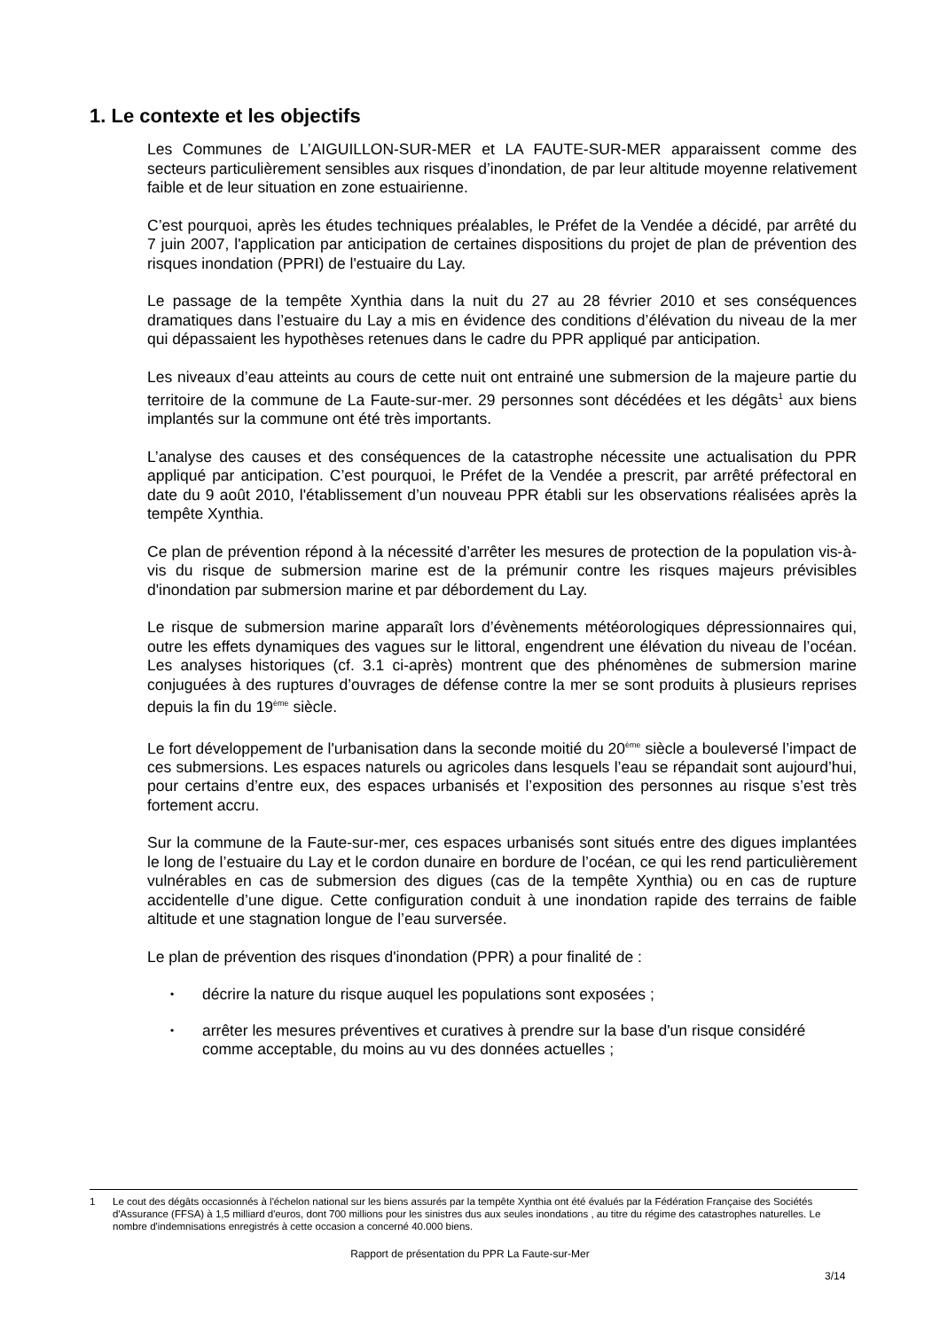1. Le contexte et les objectifs
Les Communes de L’AIGUILLON-SUR-MER et LA FAUTE-SUR-MER apparaissent comme des secteurs particulièrement sensibles aux risques d’inondation, de par leur altitude moyenne relativement faible et de leur situation en zone estuairienne.
C’est pourquoi, après les études techniques préalables, le Préfet de la Vendée a décidé, par arrêté du 7 juin 2007, l'application par anticipation de certaines dispositions du projet de plan de prévention des risques inondation (PPRI) de l'estuaire du Lay.
Le passage de la tempête Xynthia dans la nuit du 27 au 28 février 2010 et ses conséquences dramatiques dans l’estuaire du Lay a mis en évidence des conditions d’élévation du niveau de la mer qui dépassaient les hypothèses retenues dans le cadre du PPR appliqué par anticipation.
Les niveaux d’eau atteints au cours de cette nuit ont entrainé une submersion de la majeure partie du territoire de la commune de La Faute-sur-mer. 29 personnes sont décédées et les dégâts<sup>1</sup> aux biens implantés sur la commune ont été très importants.
L’analyse des causes et des conséquences de la catastrophe nécessite une actualisation du PPR appliqué par anticipation. C’est pourquoi, le Préfet de la Vendée a prescrit, par arrêté préfectoral en date du 9 août 2010, l'établissement d’un nouveau PPR établi sur les observations réalisées après la tempête Xynthia.
Ce plan de prévention répond à la nécessité d’arrêter les mesures de protection de la population vis-à-vis du risque de submersion marine est de la prémunir contre les risques majeurs prévisibles d'inondation par submersion marine et par débordement du Lay.
Le risque de submersion marine apparaît lors d’évènements météorologiques dépressionnaires qui, outre les effets dynamiques des vagues sur le littoral, engendrent une élévation du niveau de l’océan. Les analyses historiques (cf. 3.1 ci-après) montrent que des phénomènes de submersion marine conjuguées à des ruptures d’ouvrages de défense contre la mer se sont produits à plusieurs reprises depuis la fin du 19<sup>ème</sup> siècle.
Le fort développement de l'urbanisation dans la seconde moitié du 20<sup>ème</sup> siècle a bouleversé l’impact de ces submersions. Les espaces naturels ou agricoles dans lesquels l’eau se répandait sont aujourd’hui, pour certains d’entre eux, des espaces urbanisés et l’exposition des personnes au risque s’est très fortement accru.
Sur la commune de la Faute-sur-mer, ces espaces urbanisés sont situés entre des digues implantées le long de l’estuaire du Lay et le cordon dunaire en bordure de l’océan, ce qui les rend particulièrement vulnérables en cas de submersion des digues (cas de la tempête Xynthia) ou en cas de rupture accidentelle d’une digue. Cette configuration conduit à une inondation rapide des terrains de faible altitude et une stagnation longue de l’eau surversée.
Le plan de prévention des risques d'inondation (PPR) a pour finalité de :
• décrire la nature du risque auquel les populations sont exposées ;
• arrêter les mesures préventives et curatives à prendre sur la base d'un risque considéré comme acceptable, du moins au vu des données actuelles ;
1 Le cout des dégâts occasionnés à l'échelon national sur les biens assurés par la tempête Xynthia ont été évalués par la Fédération Française des Sociétés d'Assurance (FFSA) à 1,5 milliard d'euros, dont 700 millions pour les sinistres dus aux seules inondations , au titre du régime des catastrophes naturelles. Le nombre d'indemnisations enregistrés à cette occasion a concerné 40.000 biens.
Rapport de présentation du PPR La Faute-sur-Mer
3/14